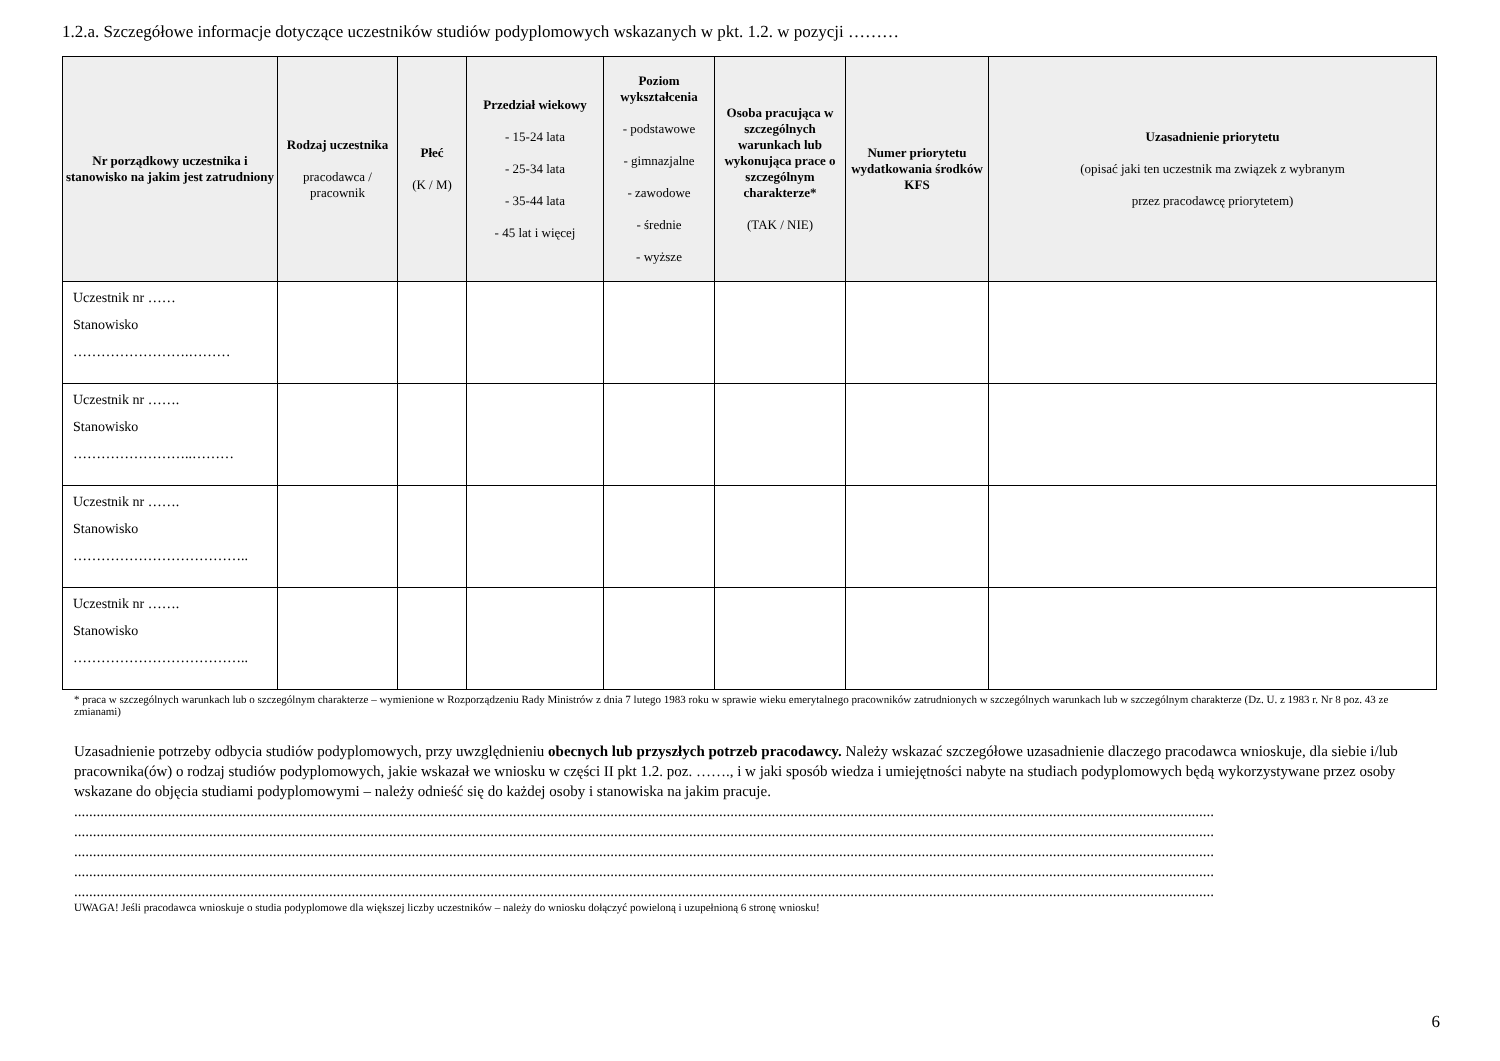1.2.a. Szczegółowe informacje dotyczące uczestników studiów podyplomowych wskazanych w pkt. 1.2. w pozycji ………
| Nr porządkowy uczestnika i stanowisko na jakim jest zatrudniony | Rodzaj uczestnika pracodawca / pracownik | Płeć (K / M) | Przedział wiekowy - 15-24 lata - 25-34 lata - 35-44 lata - 45 lat i więcej | Poziom wykształcenia - podstawowe - gimnazjalne - zawodowe - średnie - wyższe | Osoba pracująca w szczególnych warunkach lub wykonująca prace o szczególnym charakterze* (TAK / NIE) | Numer priorytetu wydatkowania środków KFS | Uzasadnienie priorytetu (opisać jaki ten uczestnik ma związek z wybranym przez pracodawcę priorytetem) |
| --- | --- | --- | --- | --- | --- | --- | --- |
| Uczestnik nr …… Stanowisko …………………….……… | | | | | | | |
| Uczestnik nr ……. Stanowisko ……………………..……… | | | | | | | |
| Uczestnik nr ……. Stanowisko ……………………………….. | | | | | | | |
| Uczestnik nr ……. Stanowisko ……………………………….. | | | | | | | |
* praca w szczególnych warunkach lub o szczególnym charakterze – wymienione w Rozporządzeniu Rady Ministrów z dnia 7 lutego 1983 roku w sprawie wieku emerytalnego pracowników zatrudnionych w szczególnych warunkach lub w szczególnym charakterze (Dz. U. z 1983 r. Nr 8 poz. 43 ze zmianami)
Uzasadnienie potrzeby odbycia studiów podyplomowych, przy uwzględnieniu obecnych lub przyszłych potrzeb pracodawcy. Należy wskazać szczegółowe uzasadnienie dlaczego pracodawca wnioskuje, dla siebie i/lub pracownika(ów) o rodzaj studiów podyplomowych, jakie wskazał we wniosku w części II pkt 1.2. poz. ……., i w jaki sposób wiedza i umiejętności nabyte na studiach podyplomowych będą wykorzystywane przez osoby wskazane do objęcia studiami podyplomowymi – należy odnieść się do każdej osoby i stanowiska na jakim pracuje.
................................................................................................................................................................................................................................................................................................................
................................................................................................................................................................................................................................................................................................................
................................................................................................................................................................................................................................................................................................................
................................................................................................................................................................................................................................................................................................................
................................................................................................................................................................................................................................................................................................................
UWAGA! Jeśli pracodawca wnioskuje o studia podyplomowe dla większej liczby uczestników – należy do wniosku dołączyć powieloną i uzupełnioną 6 stronę wniosku!
6